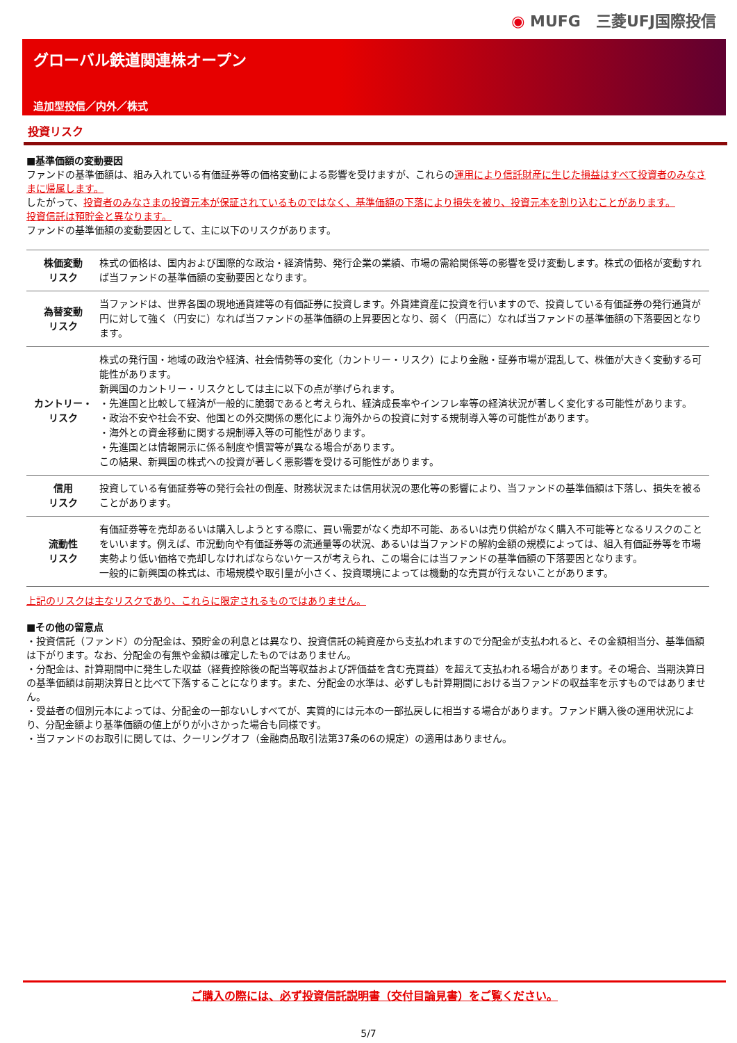◉ MUFG　三菱UFJ国際投信
グローバル鉄道関連株オープン
追加型投信／内外／株式
投資リスク
■基準価額の変動要因
ファンドの基準価額は、組み入れている有価証券等の価格変動による影響を受けますが、これらの運用により信託財産に生じた損益はすべて投資者のみなさまに帰属します。
したがって、投資者のみなさまの投資元本が保証されているものではなく、基準価額の下落により損失を被り、投資元本を割り込むことがあります。
投資信託は預貯金と異なります。
ファンドの基準価額の変動要因として、主に以下のリスクがあります。
| 株価変動 リスク | 株式の価格は、国内および国際的な政治・経済情勢、発行企業の業績、市場の需給関係等の影響を受け変動します。株式の価格が変動すれば当ファンドの基準価額の変動要因となります。 |
| 為替変動 リスク | 当ファンドは、世界各国の現地通貨建等の有価証券に投資します。外貨建資産に投資を行いますので、投資している有価証券の発行通貨が円に対して強く（円安に）なれば当ファンドの基準価額の上昇要因となり、弱く（円高に）なれば当ファンドの基準価額の下落要因となります。 |
| カントリー・ リスク | 株式の発行国・地域の政治や経済、社会情勢等の変化（カントリー・リスク）により金融・証券市場が混乱して、株価が大きく変動する可能性があります。 新興国のカントリー・リスクとしては主に以下の点が挙げられます。 ・先進国と比較して経済が一般的に脆弱であると考えられ、経済成長率やインフレ率等の経済状況が著しく変化する可能性があります。 ・政治不安や社会不安、他国との外交関係の悪化により海外からの投資に対する規制導入等の可能性があります。 ・海外との資金移動に関する規制導入等の可能性があります。 ・先進国とは情報開示に係る制度や慣習等が異なる場合があります。 この結果、新興国の株式への投資が著しく悪影響を受ける可能性があります。 |
| 信用 リスク | 投資している有価証券等の発行会社の倒産、財務状況または信用状況の悪化等の影響により、当ファンドの基準価額は下落し、損失を被ることがあります。 |
| 流動性 リスク | 有価証券等を売却あるいは購入しようとする際に、買い需要がなく売却不可能、あるいは売り供給がなく購入不可能等となるリスクのことをいいます。例えば、市況動向や有価証券等の流通量等の状況、あるいは当ファンドの解約金額の規模によっては、組入有価証券等を市場実勢より低い価格で売却しなければならないケースが考えられ、この場合には当ファンドの基準価額の下落要因となります。 一般的に新興国の株式は、市場規模や取引量が小さく、投資環境によっては機動的な売買が行えないことがあります。 |
上記のリスクは主なリスクであり、これらに限定されるものではありません。
■その他の留意点
・投資信託（ファンド）の分配金は、預貯金の利息とは異なり、投資信託の純資産から支払われますので分配金が支払われると、その金額相当分、基準価額は下がります。なお、分配金の有無や金額は確定したものではありません。
・分配金は、計算期間中に発生した収益（経費控除後の配当等収益および評価益を含む売買益）を超えて支払われる場合があります。その場合、当期決算日の基準価額は前期決算日と比べて下落することになります。また、分配金の水準は、必ずしも計算期間における当ファンドの収益率を示すものではありません。
・受益者の個別元本によっては、分配金の一部ないしすべてが、実質的には元本の一部払戻しに相当する場合があります。ファンド購入後の運用状況により、分配金額より基準価額の値上がりが小さかった場合も同様です。
・当ファンドのお取引に関しては、クーリングオフ（金融商品取引法第37条の6の規定）の適用はありません。
ご購入の際には、必ず投資信託説明書（交付目論見書）をご覧ください。
5/7